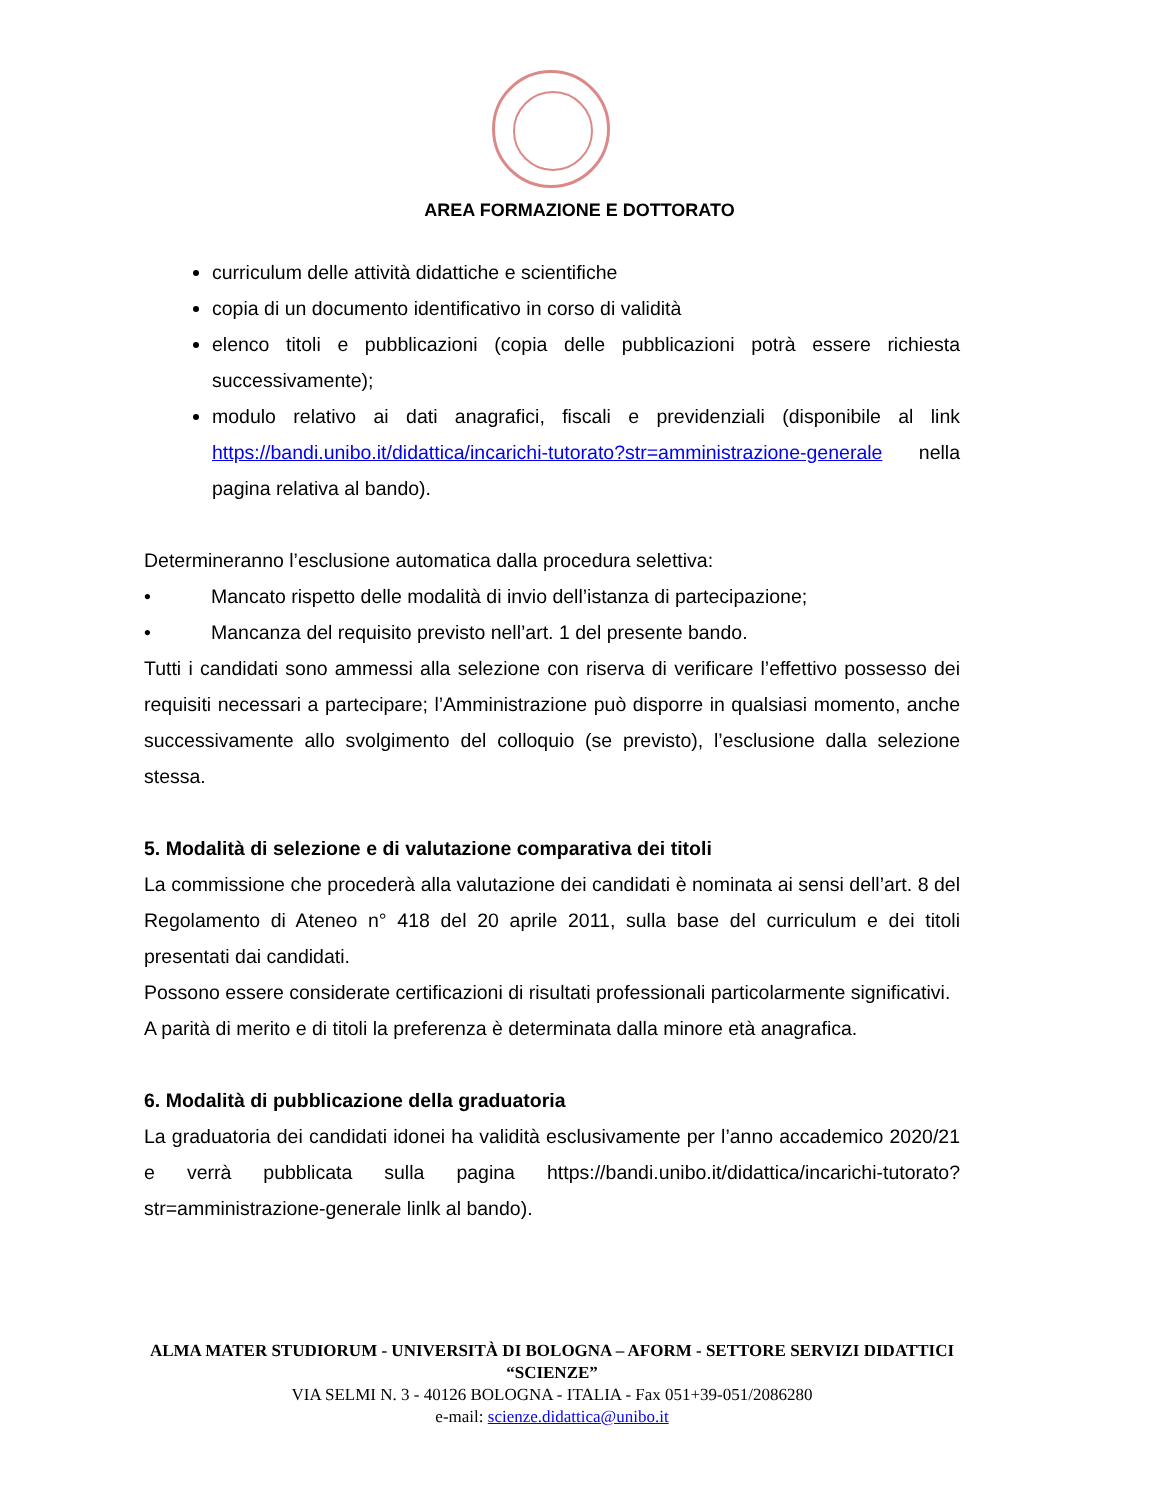AREA FORMAZIONE E DOTTORATO
curriculum delle attività didattiche e scientifiche
copia di un documento identificativo in corso di validità
elenco titoli e pubblicazioni (copia delle pubblicazioni potrà essere richiesta successivamente);
modulo relativo ai dati anagrafici, fiscali e previdenziali (disponibile al link https://bandi.unibo.it/didattica/incarichi-tutorato?str=amministrazione-generale nella pagina relativa al bando).
Determineranno l’esclusione automatica dalla procedura selettiva:
• Mancato rispetto delle modalità di invio dell’istanza di partecipazione;
• Mancanza del requisito previsto nell’art. 1 del presente bando.
Tutti i candidati sono ammessi alla selezione con riserva di verificare l’effettivo possesso dei requisiti necessari a partecipare; l’Amministrazione può disporre in qualsiasi momento, anche successivamente allo svolgimento del colloquio (se previsto), l’esclusione dalla selezione stessa.
5. Modalità di selezione e di valutazione comparativa dei titoli
La commissione che procederà alla valutazione dei candidati è nominata ai sensi dell’art. 8 del Regolamento di Ateneo n° 418 del 20 aprile 2011, sulla base del curriculum e dei titoli presentati dai candidati.
Possono essere considerate certificazioni di risultati professionali particolarmente significativi.
A parità di merito e di titoli la preferenza è determinata dalla minore età anagrafica.
6. Modalità di pubblicazione della graduatoria
La graduatoria dei candidati idonei ha validità esclusivamente per l’anno accademico 2020/21 e verrà pubblicata sulla pagina https://bandi.unibo.it/didattica/incarichi-tutorato?str=amministrazione-generale linlk al bando).
ALMA MATER STUDIORUM - UNIVERSITÀ DI BOLOGNA – AFORM - SETTORE SERVIZI DIDATTICI “SCIENZE”
VIA SELMI N. 3 - 40126 BOLOGNA - ITALIA - Fax 051+39-051/2086280
e-mail: scienze.didattica@unibo.it